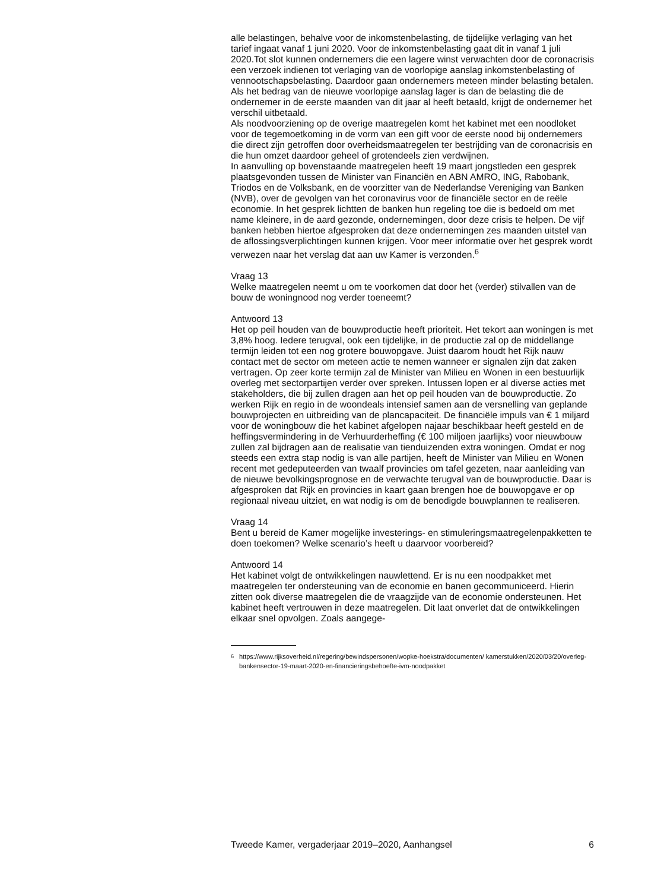alle belastingen, behalve voor de inkomstenbelasting, de tijdelijke verlaging van het tarief ingaat vanaf 1 juni 2020. Voor de inkomstenbelasting gaat dit in vanaf 1 juli 2020.Tot slot kunnen ondernemers die een lagere winst verwachten door de coronacrisis een verzoek indienen tot verlaging van de voorlopige aanslag inkomstenbelasting of vennootschapsbelasting. Daardoor gaan ondernemers meteen minder belasting betalen. Als het bedrag van de nieuwe voorlopige aanslag lager is dan de belasting die de ondernemer in de eerste maanden van dit jaar al heeft betaald, krijgt de ondernemer het verschil uitbetaald.
Als noodvoorziening op de overige maatregelen komt het kabinet met een noodloket voor de tegemoetkoming in de vorm van een gift voor de eerste nood bij ondernemers die direct zijn getroffen door overheidsmaatregelen ter bestrijding van de coronacrisis en die hun omzet daardoor geheel of grotendeels zien verdwijnen.
In aanvulling op bovenstaande maatregelen heeft 19 maart jongstleden een gesprek plaatsgevonden tussen de Minister van Financiën en ABN AMRO, ING, Rabobank, Triodos en de Volksbank, en de voorzitter van de Nederlandse Vereniging van Banken (NVB), over de gevolgen van het coronavirus voor de financiële sector en de reële economie. In het gesprek lichtten de banken hun regeling toe die is bedoeld om met name kleinere, in de aard gezonde, ondernemingen, door deze crisis te helpen. De vijf banken hebben hiertoe afgesproken dat deze ondernemingen zes maanden uitstel van de aflossingsverplichtingen kunnen krijgen. Voor meer informatie over het gesprek wordt verwezen naar het verslag dat aan uw Kamer is verzonden.<sup>6</sup>
Vraag 13
Welke maatregelen neemt u om te voorkomen dat door het (verder) stilvallen van de bouw de woningnood nog verder toeneemt?
Antwoord 13
Het op peil houden van de bouwproductie heeft prioriteit. Het tekort aan woningen is met 3,8% hoog. Iedere terugval, ook een tijdelijke, in de productie zal op de middellange termijn leiden tot een nog grotere bouwopgave. Juist daarom houdt het Rijk nauw contact met de sector om meteen actie te nemen wanneer er signalen zijn dat zaken vertragen. Op zeer korte termijn zal de Minister van Milieu en Wonen in een bestuurlijk overleg met sectorpartijen verder over spreken. Intussen lopen er al diverse acties met stakeholders, die bij zullen dragen aan het op peil houden van de bouwproductie. Zo werken Rijk en regio in de woondeals intensief samen aan de versnelling van geplande bouwprojecten en uitbreiding van de plancapaciteit. De financiële impuls van € 1 miljard voor de woningbouw die het kabinet afgelopen najaar beschikbaar heeft gesteld en de heffingsvermindering in de Verhuurderheffing (€ 100 miljoen jaarlijks) voor nieuwbouw zullen zal bijdragen aan de realisatie van tienduizenden extra woningen. Omdat er nog steeds een extra stap nodig is van alle partijen, heeft de Minister van Milieu en Wonen recent met gedeputeerden van twaalf provincies om tafel gezeten, naar aanleiding van de nieuwe bevolkingsprognose en de verwachte terugval van de bouwproductie. Daar is afgesproken dat Rijk en provincies in kaart gaan brengen hoe de bouwopgave er op regionaal niveau uitziet, en wat nodig is om de benodigde bouwplannen te realiseren.
Vraag 14
Bent u bereid de Kamer mogelijke investerings- en stimuleringsmaatregelenpakketten te doen toekomen? Welke scenario’s heeft u daarvoor voorbereid?
Antwoord 14
Het kabinet volgt de ontwikkelingen nauwlettend. Er is nu een noodpakket met maatregelen ter ondersteuning van de economie en banen gecommuniceerd. Hierin zitten ook diverse maatregelen die de vraagzijde van de economie ondersteunen. Het kabinet heeft vertrouwen in deze maatregelen. Dit laat onverlet dat de ontwikkelingen elkaar snel opvolgen. Zoals aangege-
<sup>6</sup> https://www.rijksoverheid.nl/regering/bewindspersonen/wopke-hoekstra/documenten/ kamerstukken/2020/03/20/overleg-bankensector-19-maart-2020-en-financieringsbehoefte-ivm-noodpakket
Tweede Kamer, vergaderjaar 2019–2020, Aanhangsel 6